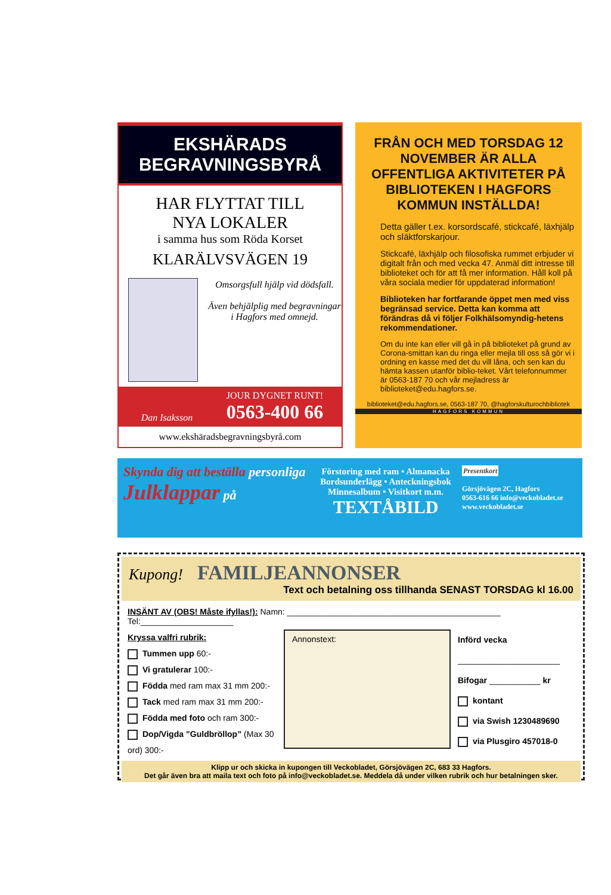EKSHÄRADS
BEGRAVNINGSBYRÅ
HAR FLYTTAT TILL
NYA LOKALER
i samma hus som Röda Korset
KLARÄLVSVÄGEN 19
Omsorgsfull hjälp vid dödsfall.
Även behjälplig med begravningar i Hagfors med omnejd.
Dan Isaksson
JOUR DYGNET RUNT!
0563-400 66
www.ekshäradsbegravningsbyrå.com
FRÅN OCH MED TORSDAG 12 NOVEMBER ÄR ALLA OFFENTLIGA AKTIVITETER PÅ BIBLIOTEKEN I HAGFORS KOMMUN INSTÄLLDA!
Detta gäller t.ex. korsordscafé, stickcafé, läxhjälp och släktforskarjour.
Stickcafé, läxhjälp och filosofiska rummet erbjuder vi digitalt från och med vecka 47. Anmäl ditt intresse till biblioteket och för att få mer information. Håll koll på våra sociala medier för uppdaterad information!
Biblioteken har fortfarande öppet men med viss begränsad service. Detta kan komma att förändras då vi följer Folkhälsomyndig-hetens rekommendationer.
Om du inte kan eller vill gå in på biblioteket på grund av Corona-smittan kan du ringa eller mejla till oss så gör vi i ordning en kasse med det du vill låna, och sen kan du hämta kassen utanför biblio-teket. Vårt telefonnummer är 0563-187 70 och vår mejladress är biblioteket@edu.hagfors.se.
biblioteket@edu.hagfors.se, 0563-187 70, @hagforskulturochbibliotek
HAGFORS KOMMUN
Skynda dig att beställa personliga
Julklappar på
Förstoring med ram • Almanacka Bordsunderlägg • Anteckningsbok Minnesalbum • Visitkort m.m.
TEXTÅBILD
Presentkort
Görsjövägen 2C, Hagfors
0563-616 66 info@veckobladet.se
www.veckobladet.se
Kupong! FAMILJEANNONSER
Text och betalning oss tillhanda SENAST TORSDAG kl 16.00
INSÄNT AV (OBS! Måste ifyllas!): Namn: ______________________________________________ Tel:____________________
Kryssa valfri rubrik:
Tummen upp 60:-
Vi gratulerar 100:-
Födda med ram max 31 mm 200:-
Tack med ram max 31 mm 200:-
Födda med foto och ram 300:-
Dop/Vigda ”Guldbröllop” (Max 30 ord) 300:-
Annonstext:
Införd vecka
______________________
Bifogar ___________ kr
kontant
via Swish 1230489690
via Plusgiro 457018-0
Klipp ur och skicka in kupongen till Veckobladet, Görsjövägen 2C, 683 33 Hagfors.
Det går även bra att maila text och foto på info@veckobladet.se. Meddela då under vilken rubrik och hur betalningen sker.